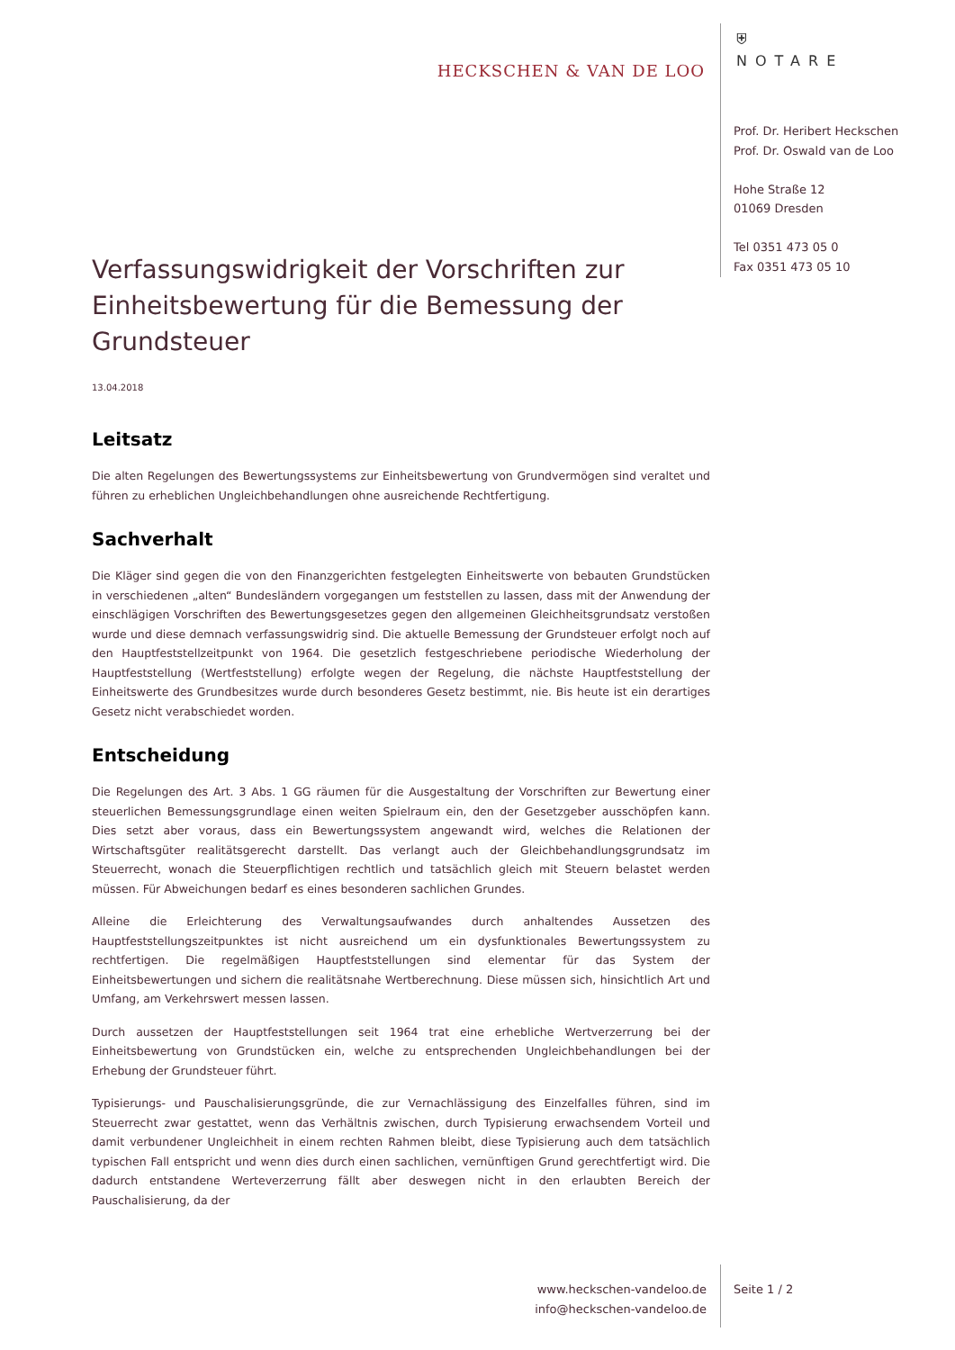HECKSCHEN & VAN DE LOO
⛨
NOTARE
Prof. Dr. Heribert Heckschen
Prof. Dr. Oswald van de Loo
Hohe Straße 12
01069 Dresden
Tel 0351 473 05 0
Fax 0351 473 05 10
Verfassungswidrigkeit der Vorschriften zur Einheitsbewertung für die Bemessung der Grundsteuer
13.04.2018
Leitsatz
Die alten Regelungen des Bewertungssystems zur Einheitsbewertung von Grundvermögen sind veraltet und führen zu erheblichen Ungleichbehandlungen ohne ausreichende Rechtfertigung.
Sachverhalt
Die Kläger sind gegen die von den Finanzgerichten festgelegten Einheitswerte von bebauten Grundstücken in verschiedenen „alten“ Bundesländern vorgegangen um feststellen zu lassen, dass mit der Anwendung der einschlägigen Vorschriften des Bewertungsgesetzes gegen den allgemeinen Gleichheitsgrundsatz verstoßen wurde und diese demnach verfassungswidrig sind. Die aktuelle Bemessung der Grundsteuer erfolgt noch auf den Hauptfeststellzeitpunkt von 1964. Die gesetzlich festgeschriebene periodische Wiederholung der Hauptfeststellung (Wertfeststellung) erfolgte wegen der Regelung, die nächste Hauptfeststellung der Einheitswerte des Grundbesitzes wurde durch besonderes Gesetz bestimmt, nie. Bis heute ist ein derartiges Gesetz nicht verabschiedet worden.
Entscheidung
Die Regelungen des Art. 3 Abs. 1 GG räumen für die Ausgestaltung der Vorschriften zur Bewertung einer steuerlichen Bemessungsgrundlage einen weiten Spielraum ein, den der Gesetzgeber ausschöpfen kann. Dies setzt aber voraus, dass ein Bewertungssystem angewandt wird, welches die Relationen der Wirtschaftsgüter realitätsgerecht darstellt. Das verlangt auch der Gleichbehandlungsgrundsatz im Steuerrecht, wonach die Steuerpflichtigen rechtlich und tatsächlich gleich mit Steuern belastet werden müssen. Für Abweichungen bedarf es eines besonderen sachlichen Grundes.
Alleine die Erleichterung des Verwaltungsaufwandes durch anhaltendes Aussetzen des Hauptfeststellungszeitpunktes ist nicht ausreichend um ein dysfunktionales Bewertungssystem zu rechtfertigen. Die regelmäßigen Hauptfeststellungen sind elementar für das System der Einheitsbewertungen und sichern die realitätsnahe Wertberechnung. Diese müssen sich, hinsichtlich Art und Umfang, am Verkehrswert messen lassen.
Durch aussetzen der Hauptfeststellungen seit 1964 trat eine erhebliche Wertverzerrung bei der Einheitsbewertung von Grundstücken ein, welche zu entsprechenden Ungleichbehandlungen bei der Erhebung der Grundsteuer führt.
Typisierungs- und Pauschalisierungsgründe, die zur Vernachlässigung des Einzelfalles führen, sind im Steuerrecht zwar gestattet, wenn das Verhältnis zwischen, durch Typisierung erwachsendem Vorteil und damit verbundener Ungleichheit in einem rechten Rahmen bleibt, diese Typisierung auch dem tatsächlich typischen Fall entspricht und wenn dies durch einen sachlichen, vernünftigen Grund gerechtfertigt wird. Die dadurch entstandene Werteverzerrung fällt aber deswegen nicht in den erlaubten Bereich der Pauschalisierung, da der
www.heckschen-vandeloo.de
info@heckschen-vandeloo.de
Seite 1 / 2